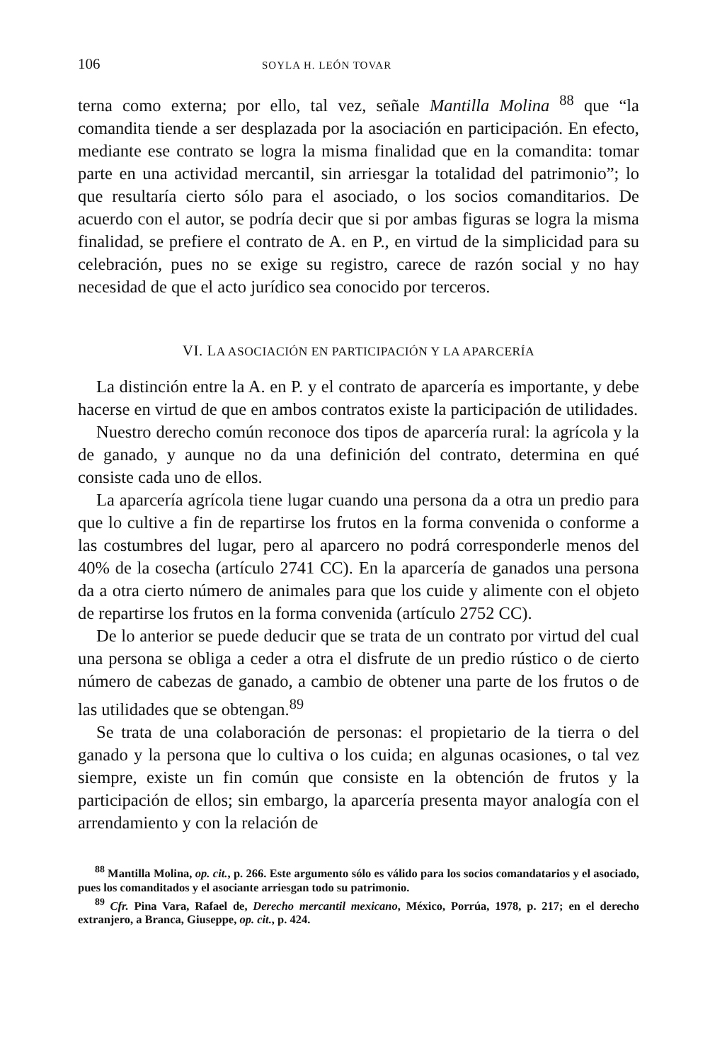106 SOYLA H. LEÓN TOVAR
terna como externa; por ello, tal vez, señale Mantilla Molina <sup>88</sup> que “la comandita tiende a ser desplazada por la asociación en participación. En efecto, mediante ese contrato se logra la misma finalidad que en la comandita: tomar parte en una actividad mercantil, sin arriesgar la totalidad del patrimonio”; lo que resultaría cierto sólo para el asociado, o los socios comanditarios. De acuerdo con el autor, se podría decir que si por ambas figuras se logra la misma finalidad, se prefiere el contrato de A. en P., en virtud de la simplicidad para su celebración, pues no se exige su registro, carece de razón social y no hay necesidad de que el acto jurídico sea conocido por terceros.
VI. LA ASOCIACIÓN EN PARTICIPACIÓN Y LA APARCERÍA
La distinción entre la A. en P. y el contrato de aparcería es importante, y debe hacerse en virtud de que en ambos contratos existe la participación de utilidades.
Nuestro derecho común reconoce dos tipos de aparcería rural: la agrícola y la de ganado, y aunque no da una definición del contrato, determina en qué consiste cada uno de ellos.
La aparcería agrícola tiene lugar cuando una persona da a otra un predio para que lo cultive a fin de repartirse los frutos en la forma convenida o conforme a las costumbres del lugar, pero al aparcero no podrá corresponderle menos del 40% de la cosecha (artículo 2741 CC). En la aparcería de ganados una persona da a otra cierto número de animales para que los cuide y alimente con el objeto de repartirse los frutos en la forma convenida (artículo 2752 CC).
De lo anterior se puede deducir que se trata de un contrato por virtud del cual una persona se obliga a ceder a otra el disfrute de un predio rústico o de cierto número de cabezas de ganado, a cambio de obtener una parte de los frutos o de las utilidades que se obtengan.<sup>89</sup>
Se trata de una colaboración de personas: el propietario de la tierra o del ganado y la persona que lo cultiva o los cuida; en algunas ocasiones, o tal vez siempre, existe un fin común que consiste en la obtención de frutos y la participación de ellos; sin embargo, la aparcería presenta mayor analogía con el arrendamiento y con la relación de
<sup>88</sup> Mantilla Molina, op. cit., p. 266. Este argumento sólo es válido para los socios comandatarios y el asociado, pues los comanditados y el asociante arriesgan todo su patrimonio.
<sup>89</sup> Cfr. Pina Vara, Rafael de, Derecho mercantil mexicano, México, Porrúa, 1978, p. 217; en el derecho extranjero, a Branca, Giuseppe, op. cit., p. 424.